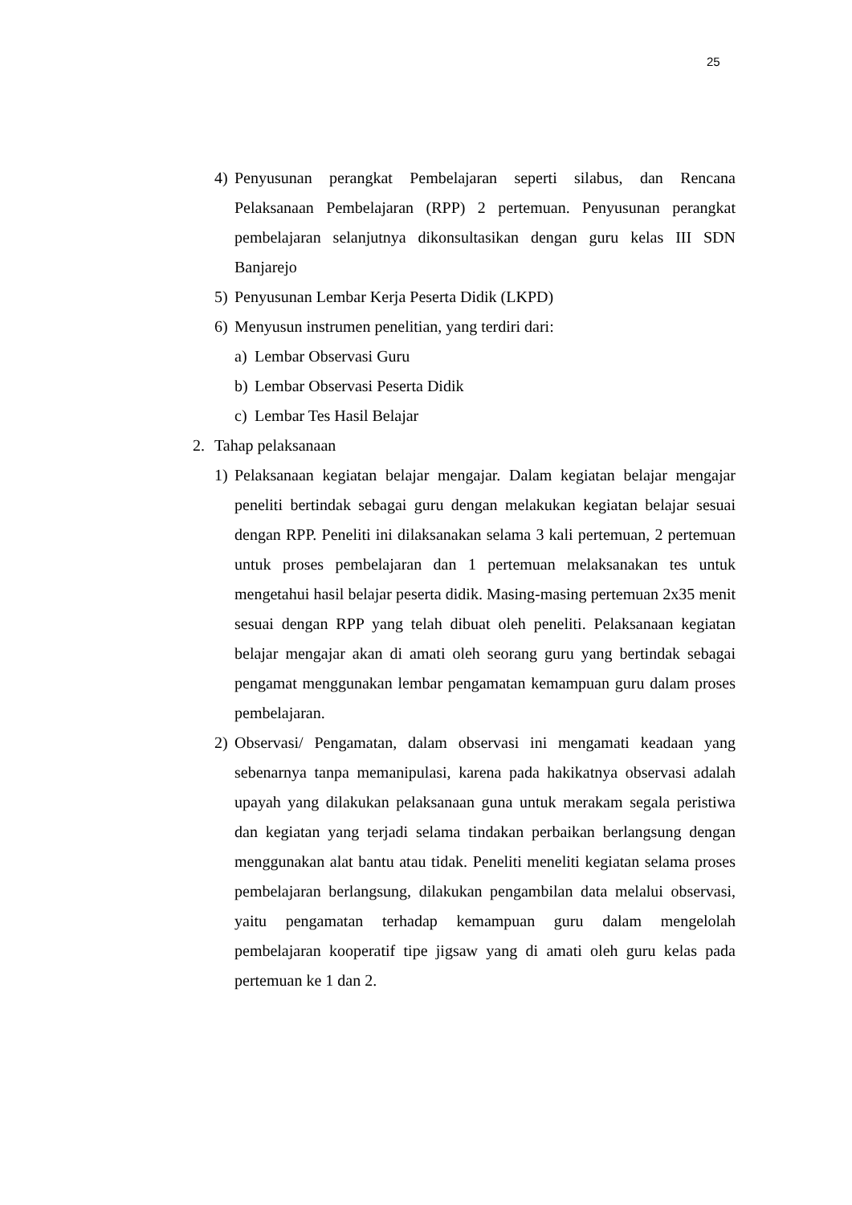25
4) Penyusunan perangkat Pembelajaran seperti silabus, dan Rencana Pelaksanaan Pembelajaran (RPP) 2 pertemuan. Penyusunan perangkat pembelajaran selanjutnya dikonsultasikan dengan guru kelas III SDN Banjarejo
5) Penyusunan Lembar Kerja Peserta Didik (LKPD)
6) Menyusun instrumen penelitian, yang terdiri dari:
a) Lembar Observasi Guru
b) Lembar Observasi Peserta Didik
c) Lembar Tes Hasil Belajar
2. Tahap pelaksanaan
1) Pelaksanaan kegiatan belajar mengajar. Dalam kegiatan belajar mengajar peneliti bertindak sebagai guru dengan melakukan kegiatan belajar sesuai dengan RPP. Peneliti ini dilaksanakan selama 3 kali pertemuan, 2 pertemuan untuk proses pembelajaran dan 1 pertemuan melaksanakan tes untuk mengetahui hasil belajar peserta didik. Masing-masing pertemuan 2x35 menit sesuai dengan RPP yang telah dibuat oleh peneliti. Pelaksanaan kegiatan belajar mengajar akan di amati oleh seorang guru yang bertindak sebagai pengamat menggunakan lembar pengamatan kemampuan guru dalam proses pembelajaran.
2) Observasi/ Pengamatan, dalam observasi ini mengamati keadaan yang sebenarnya tanpa memanipulasi, karena pada hakikatnya observasi adalah upayah yang dilakukan pelaksanaan guna untuk merakam segala peristiwa dan kegiatan yang terjadi selama tindakan perbaikan berlangsung dengan menggunakan alat bantu atau tidak. Peneliti meneliti kegiatan selama proses pembelajaran berlangsung, dilakukan pengambilan data melalui observasi, yaitu pengamatan terhadap kemampuan guru dalam mengelolah pembelajaran kooperatif tipe jigsaw yang di amati oleh guru kelas pada pertemuan ke 1 dan 2.